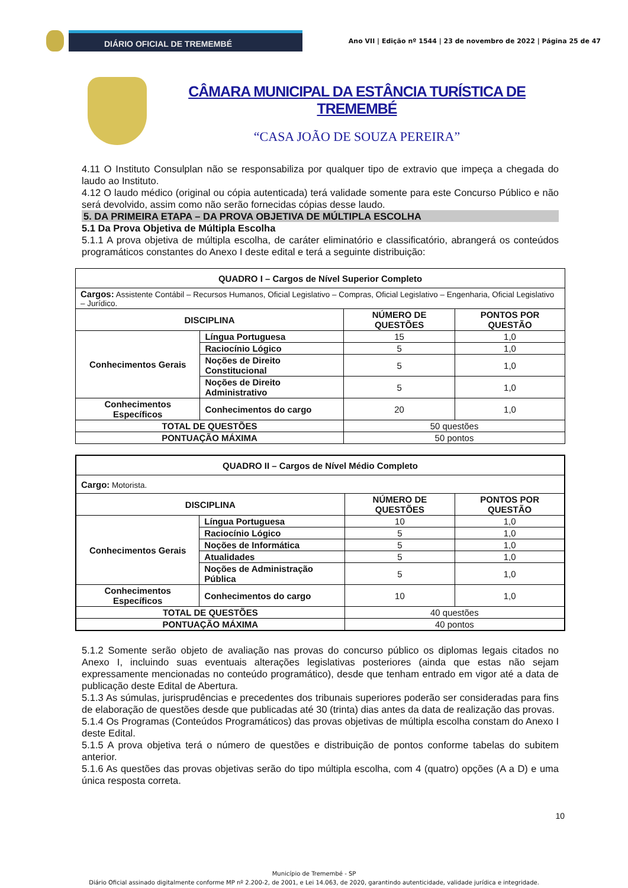DIÁRIO OFICIAL DE TREMEMBÉ
Ano VII | Edição nº 1544 | 23 de novembro de 2022 | Página 25 de 47
CÂMARA MUNICIPAL DA ESTÂNCIA TURÍSTICA DE TREMEMBÉ
“CASA JOÃO DE SOUZA PEREIRA”
4.11 O Instituto Consulplan não se responsabiliza por qualquer tipo de extravio que impeça a chegada do laudo ao Instituto.
4.12 O laudo médico (original ou cópia autenticada) terá validade somente para este Concurso Público e não será devolvido, assim como não serão fornecidas cópias desse laudo.
5. DA PRIMEIRA ETAPA – DA PROVA OBJETIVA DE MÚLTIPLA ESCOLHA
5.1 Da Prova Objetiva de Múltipla Escolha
5.1.1 A prova objetiva de múltipla escolha, de caráter eliminatório e classificatório, abrangerá os conteúdos programáticos constantes do Anexo I deste edital e terá a seguinte distribuição:
| QUADRO I – Cargos de Nível Superior Completo | | | |
| --- | --- | --- | --- |
| Cargos: Assistente Contábil – Recursos Humanos, Oficial Legislativo – Compras, Oficial Legislativo – Engenharia, Oficial Legislativo – Jurídico. | | | |
| DISCIPLINA | | NÚMERO DE QUESTÕES | PONTOS POR QUESTÃO |
| Conhecimentos Gerais | Língua Portuguesa | 15 | 1,0 |
| | Raciocínio Lógico | 5 | 1,0 |
| | Noções de Direito Constitucional | 5 | 1,0 |
| | Noções de Direito Administrativo | 5 | 1,0 |
| Conhecimentos Específicos | Conhecimentos do cargo | 20 | 1,0 |
| TOTAL DE QUESTÕES | | 50 questões | |
| PONTUAÇÃO MÁXIMA | | 50 pontos | |
| QUADRO II – Cargos de Nível Médio Completo | | | |
| --- | --- | --- | --- |
| Cargo: Motorista. | | | |
| DISCIPLINA | | NÚMERO DE QUESTÕES | PONTOS POR QUESTÃO |
| Conhecimentos Gerais | Língua Portuguesa | 10 | 1,0 |
| | Raciocínio Lógico | 5 | 1,0 |
| | Noções de Informática | 5 | 1,0 |
| | Atualidades | 5 | 1,0 |
| | Noções de Administração Pública | 5 | 1,0 |
| Conhecimentos Específicos | Conhecimentos do cargo | 10 | 1,0 |
| TOTAL DE QUESTÕES | | 40 questões | |
| PONTUAÇÃO MÁXIMA | | 40 pontos | |
5.1.2 Somente serão objeto de avaliação nas provas do concurso público os diplomas legais citados no Anexo I, incluindo suas eventuais alterações legislativas posteriores (ainda que estas não sejam expressamente mencionadas no conteúdo programático), desde que tenham entrado em vigor até a data de publicação deste Edital de Abertura.
5.1.3 As súmulas, jurisprudências e precedentes dos tribunais superiores poderão ser consideradas para fins de elaboração de questões desde que publicadas até 30 (trinta) dias antes da data de realização das provas.
5.1.4 Os Programas (Conteúdos Programáticos) das provas objetivas de múltipla escolha constam do Anexo I deste Edital.
5.1.5 A prova objetiva terá o número de questões e distribuição de pontos conforme tabelas do subitem anterior.
5.1.6 As questões das provas objetivas serão do tipo múltipla escolha, com 4 (quatro) opções (A a D) e uma única resposta correta.
10
Município de Tremembé - SP
Diário Oficial assinado digitalmente conforme MP nº 2.200-2, de 2001, e Lei 14.063, de 2020, garantindo autenticidade, validade jurídica e integridade.